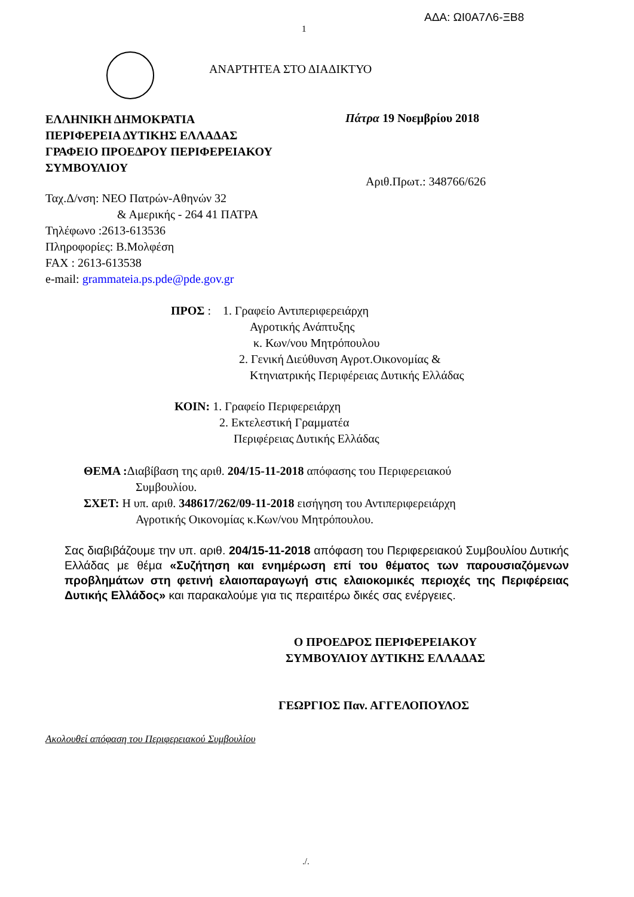ΑΔΑ: ΩΙ0Α7Λ6-ΞΒ8
1
ΑΝΑΡΤΗΤΕΑ ΣΤΟ ΔΙΑΔΙΚΤΥΟ
ΕΛΛΗΝΙΚΗ ΔΗΜΟΚΡΑΤΙΑ
ΠΕΡΙΦΕΡΕΙΑ ΔΥΤΙΚΗΣ ΕΛΛΑΔΑΣ
ΓΡΑΦΕΙΟ ΠΡΟΕΔΡΟΥ ΠΕΡΙΦΕΡΕΙΑΚΟΥ
ΣΥΜΒΟΥΛΙΟΥ
Πάτρα 19 Νοεμβρίου 2018
Αριθ.Πρωτ.: 348766/626
Ταχ.Δ/νση: ΝΕΟ Πατρών-Αθηνών 32
& Αμερικής - 264 41 ΠΑΤΡΑ
Τηλέφωνο :2613-613536
Πληροφορίες: Β.Μολφέση
FAX : 2613-613538
e-mail: grammateia.ps.pde@pde.gov.gr
ΠΡΟΣ : 1. Γραφείο Αντιπεριφερειάρχη
Αγροτικής Ανάπτυξης
κ. Κων/νου Μητρόπουλου
2. Γενική Διεύθυνση Αγροτ.Οικονομίας &
Κτηνιατρικής Περιφέρειας Δυτικής Ελλάδας
ΚΟΙΝ: 1. Γραφείο Περιφερειάρχη
2. Εκτελεστική Γραμματέα
Περιφέρειας Δυτικής Ελλάδας
ΘΕΜΑ : Διαβίβαση της αριθ. 204/15-11-2018 απόφασης του Περιφερειακού
Συμβουλίου.
ΣΧΕΤ: Η υπ. αριθ. 348617/262/09-11-2018 εισήγηση του Αντιπεριφερειάρχη
Αγροτικής Οικονομίας κ.Κων/νου Μητρόπουλου.
Σας διαβιβάζουμε την υπ. αριθ. 204/15-11-2018 απόφαση του Περιφερειακού Συμβουλίου Δυτικής Ελλάδας με θέμα «Συζήτηση και ενημέρωση επί του θέματος των παρουσιαζόμενων προβλημάτων στη φετινή ελαιοπαραγωγή στις ελαιοκομικές περιοχές της Περιφέρειας Δυτικής Ελλάδος» και παρακαλούμε για τις περαιτέρω δικές σας ενέργειες.
Ο ΠΡΟΕΔΡΟΣ ΠΕΡΙΦΕΡΕΙΑΚΟΥ
ΣΥΜΒΟΥΛΙΟΥ ΔΥΤΙΚΗΣ ΕΛΛΑΔΑΣ
ΓΕΩΡΓΙΟΣ Παν. ΑΓΓΕΛΟΠΟΥΛΟΣ
Ακολουθεί απόφαση του Περιφερειακού Συμβουλίου
./.